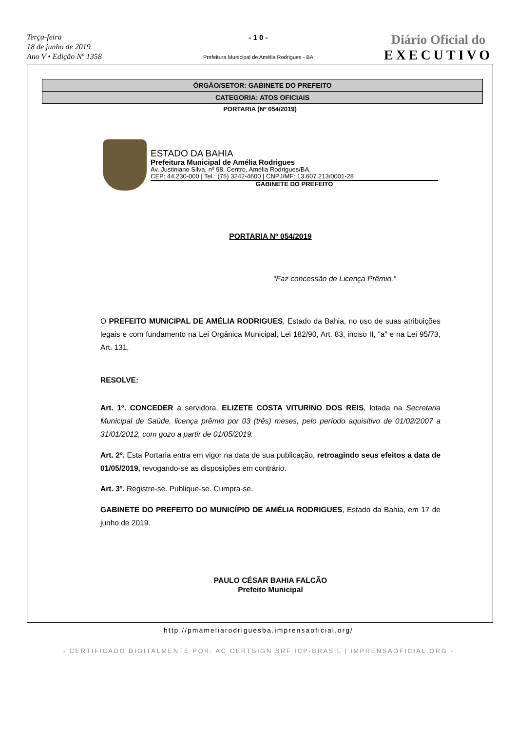Terça-feira
18 de junho de 2019
Ano V • Edição Nº 1358
- 1 0 -
Prefeitura Municipal de Amélia Rodrigues - BA
Diário Oficial do
EXECUTIVO
ÓRGÃO/SETOR: GABINETE DO PREFEITO
CATEGORIA: ATOS OFICIAIS
PORTARIA (Nº 054/2019)
ESTADO DA BAHIA
Prefeitura Municipal de Amélia Rodrigues
Av. Justiniano Silva, nº 98, Centro, Amélia Rodrigues/BA.
CEP: 44.230-000 | Tel.: (75) 3242-4600 | CNPJ/MF: 13.607.213/0001-28
GABINETE DO PREFEITO
PORTARIA Nº 054/2019
“Faz concessão de Licença Prêmio.”
O PREFEITO MUNICIPAL DE AMÉLIA RODRIGUES, Estado da Bahia, no uso de suas atribuições legais e com fundamento na Lei Orgânica Municipal, Lei 182/90, Art. 83, inciso II, “a” e na Lei 95/73, Art. 131,
RESOLVE:
Art. 1º. CONCEDER a servidora, ELIZETE COSTA VITURINO DOS REIS, lotada na Secretaria Municipal de Saúde, licença prêmio por 03 (três) meses, pelo período aquisitivo de 01/02/2007 a 31/01/2012, com gozo a partir de 01/05/2019.
Art. 2º. Esta Portaria entra em vigor na data de sua publicação, retroagindo seus efeitos a data de 01/05/2019, revogando-se as disposições em contrário.
Art. 3º. Registre-se. Publique-se. Cumpra-se.
GABINETE DO PREFEITO DO MUNICÍPIO DE AMÉLIA RODRIGUES, Estado da Bahia, em 17 de junho de 2019.
PAULO CÉSAR BAHIA FALCÃO
Prefeito Municipal
http://pmameliarodriguesba.imprensaoficial.org/
- CERTIFICADO DIGITALMENTE POR: AC CERTSIGN SRF ICP-BRASIL | IMPRENSAOFICIAL.ORG -